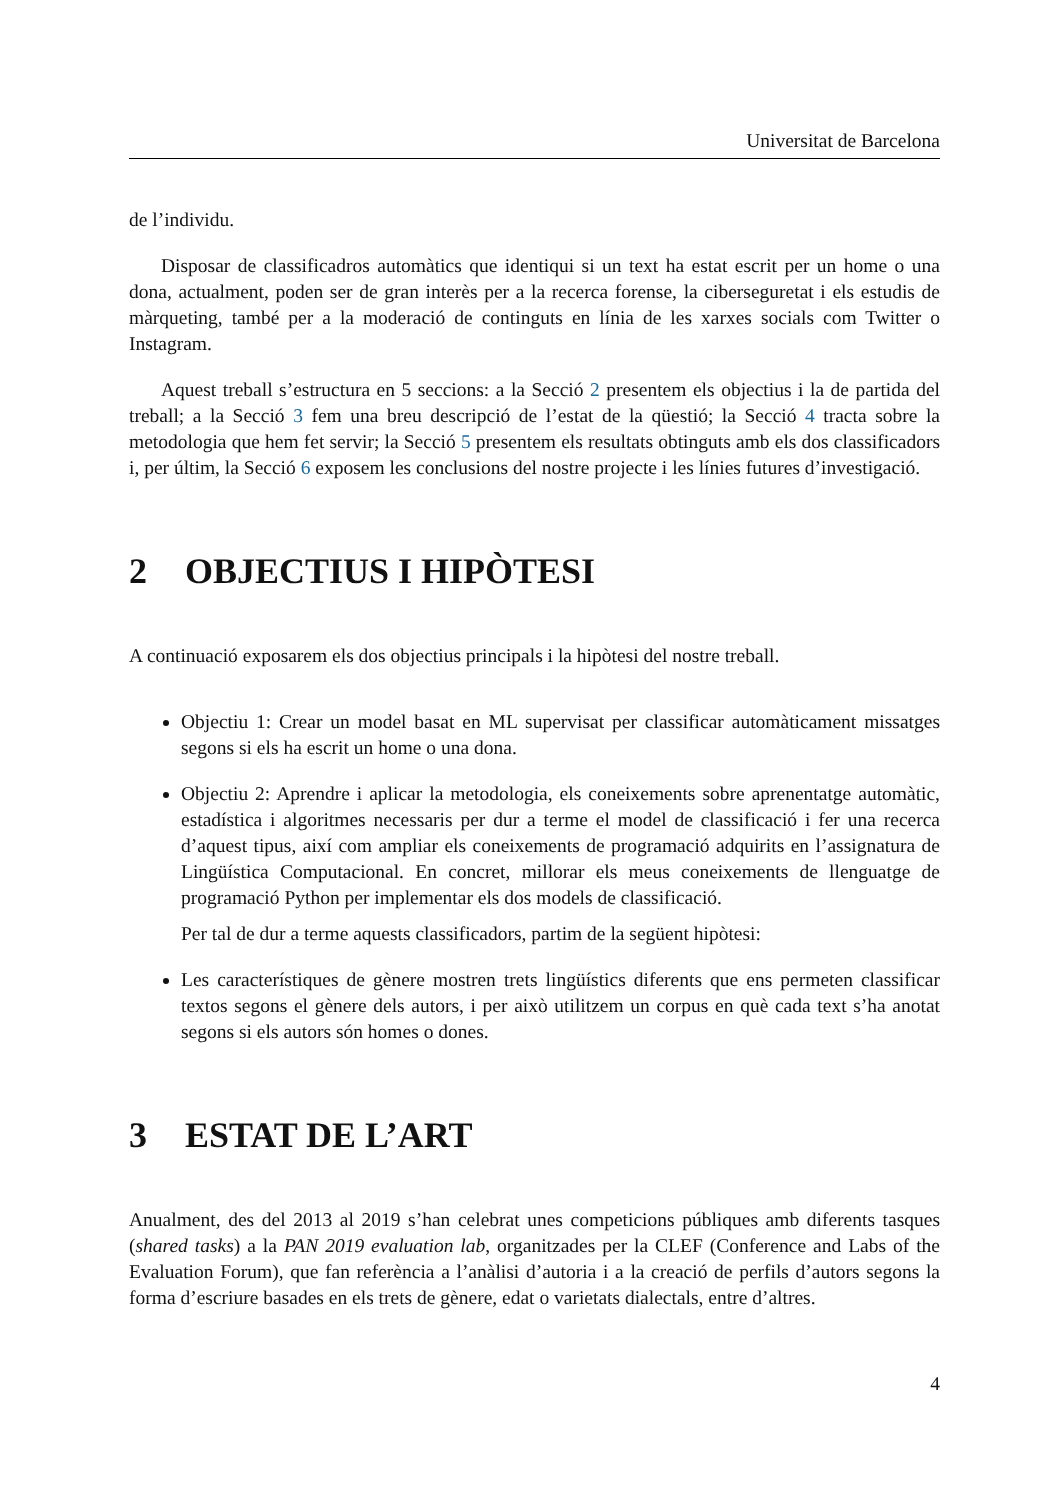Universitat de Barcelona
de l’individu.
Disposar de classificadros automàtics que identiqui si un text ha estat escrit per un home o una dona, actualment, poden ser de gran interès per a la recerca forense, la ciberseguretat i els estudis de màrqueting, també per a la moderació de continguts en línia de les xarxes socials com Twitter o Instagram.
Aquest treball s’estructura en 5 seccions: a la Secció 2 presentem els objectius i la de partida del treball; a la Secció 3 fem una breu descripció de l’estat de la qüestió; la Secció 4 tracta sobre la metodologia que hem fet servir; la Secció 5 presentem els resultats obtinguts amb els dos classificadors i, per últim, la Secció 6 exposem les conclusions del nostre projecte i les línies futures d’investigació.
2 OBJECTIUS I HIPÒTESI
A continuació exposarem els dos objectius principals i la hipòtesi del nostre treball.
Objectiu 1: Crear un model basat en ML supervisat per classificar automàticament missatges segons si els ha escrit un home o una dona.
Objectiu 2: Aprendre i aplicar la metodologia, els coneixements sobre aprenentatge automàtic, estadística i algoritmes necessaris per dur a terme el model de classificació i fer una recerca d’aquest tipus, així com ampliar els coneixements de programació adquirits en l’assignatura de Lingüística Computacional. En concret, millorar els meus coneixements de llenguatge de programació Python per implementar els dos models de classificació.
Per tal de dur a terme aquests classificadors, partim de la següent hipòtesi:
Les característiques de gènere mostren trets lingüístics diferents que ens permeten classificar textos segons el gènere dels autors, i per això utilitzem un corpus en què cada text s’ha anotat segons si els autors són homes o dones.
3 ESTAT DE L’ART
Anualment, des del 2013 al 2019 s’han celebrat unes competicions públiques amb diferents tasques (shared tasks) a la PAN 2019 evaluation lab, organitzades per la CLEF (Conference and Labs of the Evaluation Forum), que fan referència a l’anàlisi d’autoria i a la creació de perfils d’autors segons la forma d’escriure basades en els trets de gènere, edat o varietats dialectals, entre d’altres.
4